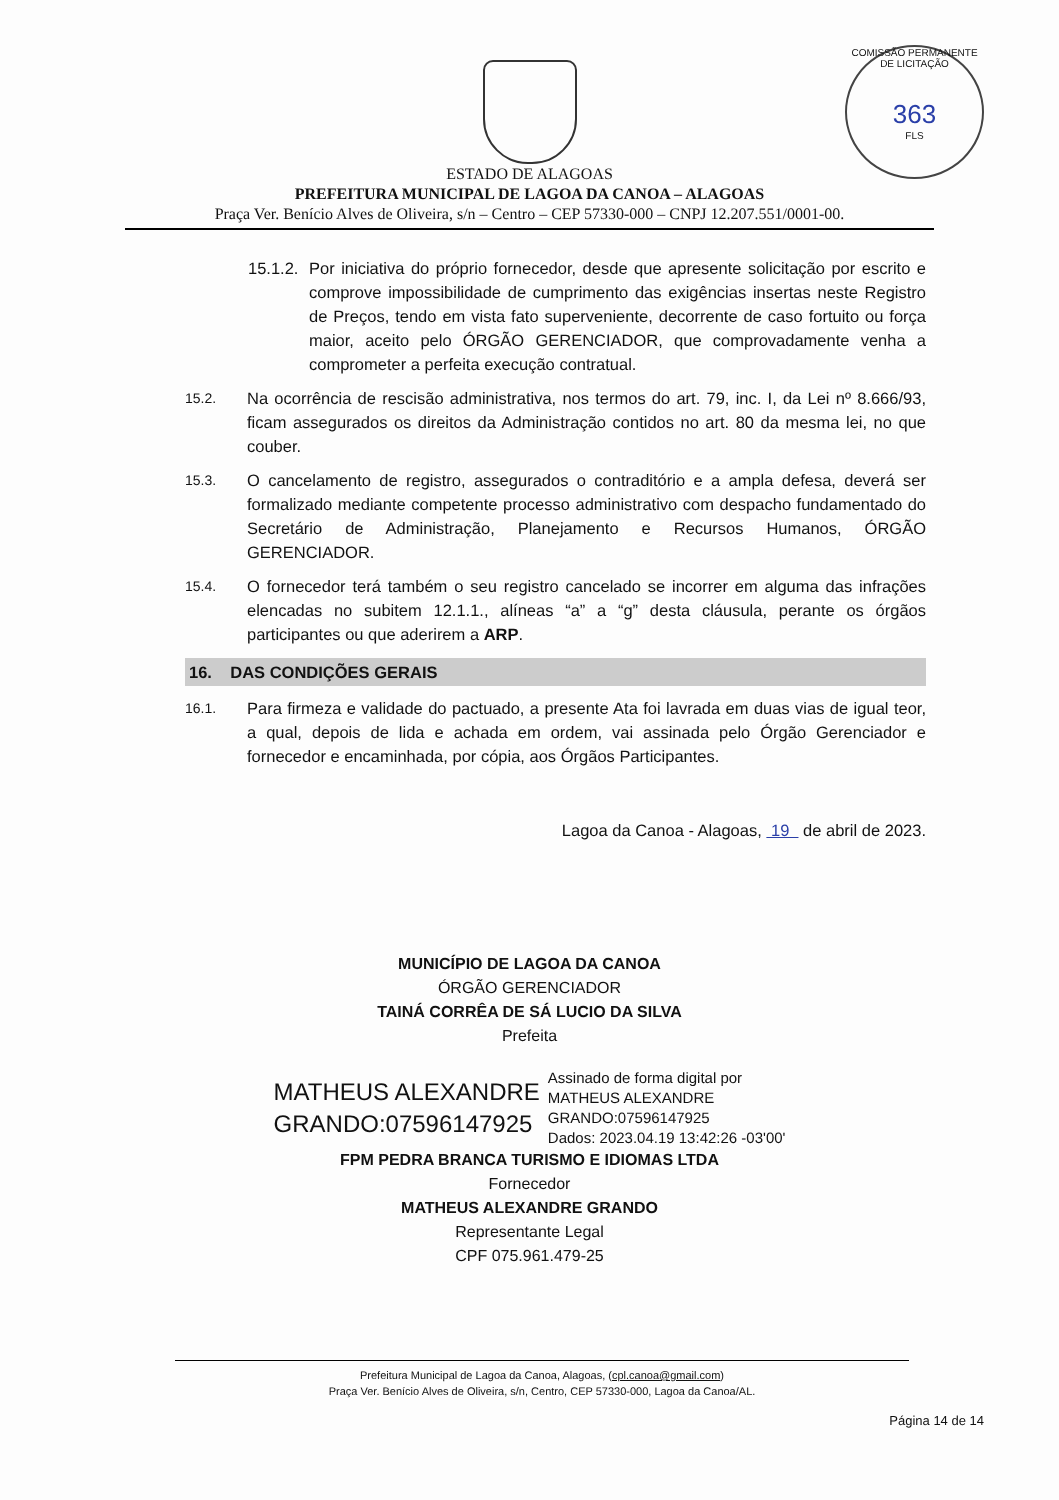COMISSÃO PERMANENTE DE LICITAÇÃO
363
FLS
ESTADO DE ALAGOAS
PREFEITURA MUNICIPAL DE LAGOA DA CANOA – ALAGOAS
Praça Ver. Benício Alves de Oliveira, s/n – Centro – CEP 57330-000 – CNPJ 12.207.551/0001-00.
15.1.2. Por iniciativa do próprio fornecedor, desde que apresente solicitação por escrito e comprove impossibilidade de cumprimento das exigências insertas neste Registro de Preços, tendo em vista fato superveniente, decorrente de caso fortuito ou força maior, aceito pelo ÓRGÃO GERENCIADOR, que comprovadamente venha a comprometer a perfeita execução contratual.
15.2. Na ocorrência de rescisão administrativa, nos termos do art. 79, inc. I, da Lei nº 8.666/93, ficam assegurados os direitos da Administração contidos no art. 80 da mesma lei, no que couber.
15.3. O cancelamento de registro, assegurados o contraditório e a ampla defesa, deverá ser formalizado mediante competente processo administrativo com despacho fundamentado do Secretário de Administração, Planejamento e Recursos Humanos, ÓRGÃO GERENCIADOR.
15.4. O fornecedor terá também o seu registro cancelado se incorrer em alguma das infrações elencadas no subitem 12.1.1., alíneas “a” a “g” desta cláusula, perante os órgãos participantes ou que aderirem a ARP.
16. DAS CONDIÇÕES GERAIS
16.1. Para firmeza e validade do pactuado, a presente Ata foi lavrada em duas vias de igual teor, a qual, depois de lida e achada em ordem, vai assinada pelo Órgão Gerenciador e fornecedor e encaminhada, por cópia, aos Órgãos Participantes.
Lagoa da Canoa - Alagoas, 19 de abril de 2023.
MUNICÍPIO DE LAGOA DA CANOA
ÓRGÃO GERENCIADOR
TAINÁ CORRÊA DE SÁ LUCIO DA SILVA
Prefeita
MATHEUS ALEXANDRE
GRANDO:07596147925
Assinado de forma digital por
MATHEUS ALEXANDRE
GRANDO:07596147925
Dados: 2023.04.19 13:42:26 -03'00'
FPM PEDRA BRANCA TURISMO E IDIOMAS LTDA
Fornecedor
MATHEUS ALEXANDRE GRANDO
Representante Legal
CPF 075.961.479-25
Prefeitura Municipal de Lagoa da Canoa, Alagoas, (cpl.canoa@gmail.com)
Praça Ver. Benício Alves de Oliveira, s/n, Centro, CEP 57330-000, Lagoa da Canoa/AL.
Página 14 de 14